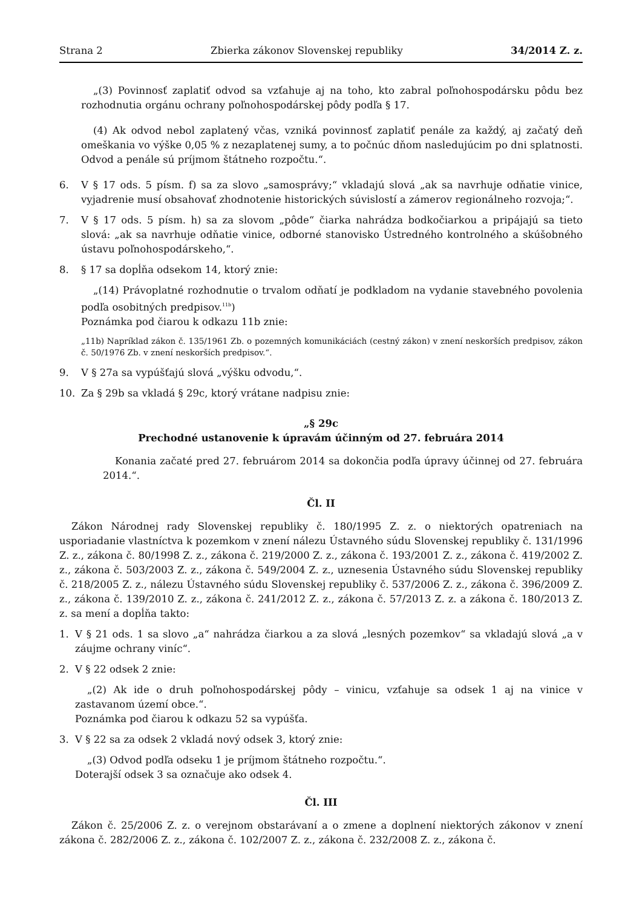Strana 2 Zbierka zákonov Slovenskej republiky 34/2014 Z. z.
„(3) Povinnosť zaplatiť odvod sa vzťahuje aj na toho, kto zabral poľnohospodársku pôdu bez rozhodnutia orgánu ochrany poľnohospodárskej pôdy podľa § 17.
(4) Ak odvod nebol zaplatený včas, vzniká povinnosť zaplatiť penále za každý, aj začatý deň omeškania vo výške 0,05 % z nezaplatenej sumy, a to počnúc dňom nasledujúcim po dni splatnosti. Odvod a penále sú príjmom štátneho rozpočtu.“.
6. V § 17 ods. 5 písm. f) sa za slovo „samosprávy;“ vkladajú slová „ak sa navrhuje odňatie vinice, vyjadrenie musí obsahovať zhodnotenie historických súvislostí a zámerov regionálneho rozvoja;“.
7. V § 17 ods. 5 písm. h) sa za slovom „pôde“ čiarka nahrádza bodkočiarkou a pripájajú sa tieto slová: „ak sa navrhuje odňatie vinice, odborné stanovisko Ústredného kontrolného a skúšobného ústavu poľnohospodárskeho,“.
8. § 17 sa dopĺňa odsekom 14, ktorý znie:
„(14) Právoplatné rozhodnutie o trvalom odňatí je podkladom na vydanie stavebného povolenia podľa osobitných predpisov.<sup>11b</sup>)
Poznámka pod čiarou k odkazu 11b znie:
„11b) Napríklad zákon č. 135/1961 Zb. o pozemných komunikáciách (cestný zákon) v znení neskorších predpisov, zákon č. 50/1976 Zb. v znení neskorších predpisov.“.
9. V § 27a sa vypúšťajú slová „výšku odvodu,“.
10. Za § 29b sa vkladá § 29c, ktorý vrátane nadpisu znie:
„§ 29c
Prechodné ustanovenie k úpravám účinným od 27. februára 2014
Konania začaté pred 27. februárom 2014 sa dokončia podľa úpravy účinnej od 27. februára 2014.“.
Čl. II
Zákon Národnej rady Slovenskej republiky č. 180/1995 Z. z. o niektorých opatreniach na usporiadanie vlastníctva k pozemkom v znení nálezu Ústavného súdu Slovenskej republiky č. 131/1996 Z. z., zákona č. 80/1998 Z. z., zákona č. 219/2000 Z. z., zákona č. 193/2001 Z. z., zákona č. 419/2002 Z. z., zákona č. 503/2003 Z. z., zákona č. 549/2004 Z. z., uznesenia Ústavného súdu Slovenskej republiky č. 218/2005 Z. z., nálezu Ústavného súdu Slovenskej republiky č. 537/2006 Z. z., zákona č. 396/2009 Z. z., zákona č. 139/2010 Z. z., zákona č. 241/2012 Z. z., zákona č. 57/2013 Z. z. a zákona č. 180/2013 Z. z. sa mení a dopĺňa takto:
1. V § 21 ods. 1 sa slovo „a“ nahrádza čiarkou a za slová „lesných pozemkov“ sa vkladajú slová „a v záujme ochrany viníc“.
2. V § 22 odsek 2 znie:
„(2) Ak ide o druh poľnohospodárskej pôdy – vinicu, vzťahuje sa odsek 1 aj na vinice v zastavanom území obce.“.
Poznámka pod čiarou k odkazu 52 sa vypúšťa.
3. V § 22 sa za odsek 2 vkladá nový odsek 3, ktorý znie:
„(3) Odvod podľa odseku 1 je príjmom štátneho rozpočtu.“.
Doterajší odsek 3 sa označuje ako odsek 4.
Čl. III
Zákon č. 25/2006 Z. z. o verejnom obstarávaní a o zmene a doplnení niektorých zákonov v znení zákona č. 282/2006 Z. z., zákona č. 102/2007 Z. z., zákona č. 232/2008 Z. z., zákona č.